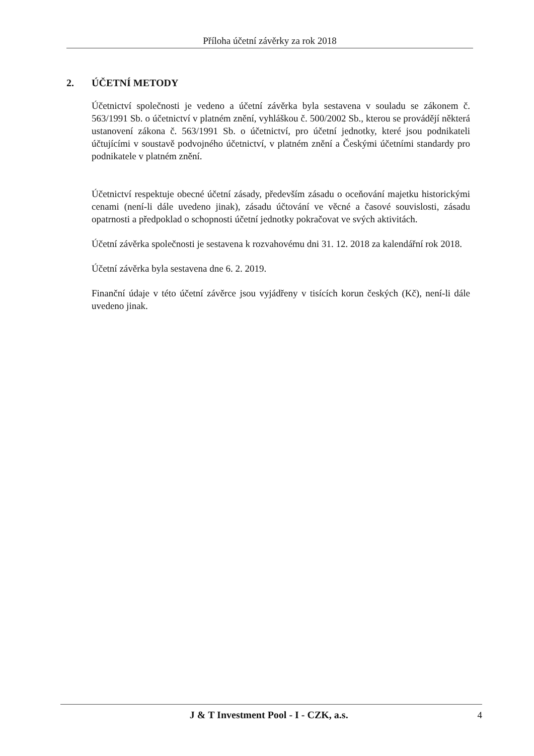Příloha účetní závěrky za rok 2018
2. ÚČETNÍ METODY
Účetnictví společnosti je vedeno a účetní závěrka byla sestavena v souladu se zákonem č. 563/1991 Sb. o účetnictví v platném znění, vyhláškou č. 500/2002 Sb., kterou se provádějí některá ustanovení zákona č. 563/1991 Sb. o účetnictví, pro účetní jednotky, které jsou podnikateli účtujícími v soustavě podvojného účetnictví, v platném znění a Českými účetními standardy pro podnikatele v platném znění.
Účetnictví respektuje obecné účetní zásady, především zásadu o oceňování majetku historickými cenami (není-li dále uvedeno jinak), zásadu účtování ve věcné a časové souvislosti, zásadu opatrnosti a předpoklad o schopnosti účetní jednotky pokračovat ve svých aktivitách.
Účetní závěrka společnosti je sestavena k rozvahovému dni 31. 12. 2018 za kalendářní rok 2018.
Účetní závěrka byla sestavena dne 6. 2. 2019.
Finanční údaje v této účetní závěrce jsou vyjádřeny v tisících korun českých (Kč), není-li dále uvedeno jinak.
J & T Investment Pool - I - CZK, a.s. 4